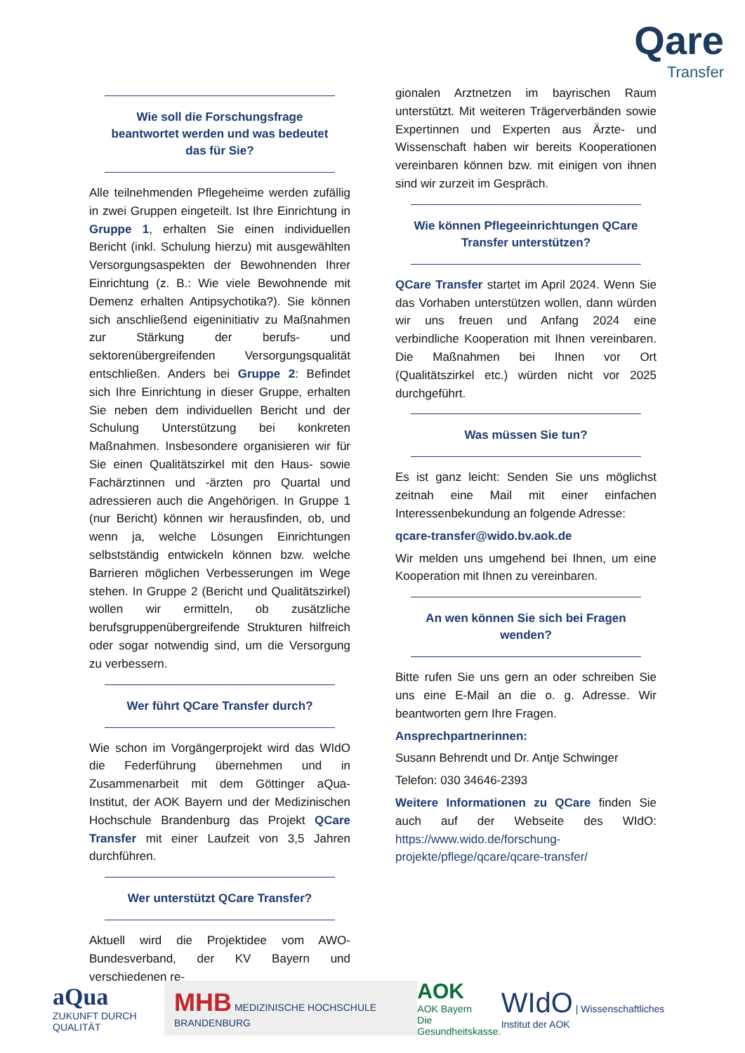Qare
Transfer
Wie soll die Forschungsfrage beantwortet werden und was bedeutet das für Sie?
Alle teilnehmenden Pflegeheime werden zufällig in zwei Gruppen eingeteilt. Ist Ihre Einrichtung in Gruppe 1, erhalten Sie einen individuellen Bericht (inkl. Schulung hierzu) mit ausgewählten Versorgungsaspekten der Bewohnenden Ihrer Einrichtung (z. B.: Wie viele Bewohnende mit Demenz erhalten Antipsychotika?). Sie können sich anschließend eigeninitiativ zu Maßnahmen zur Stärkung der berufs- und sektorenübergreifenden Versorgungsqualität entschließen. Anders bei Gruppe 2: Befindet sich Ihre Einrichtung in dieser Gruppe, erhalten Sie neben dem individuellen Bericht und der Schulung Unterstützung bei konkreten Maßnahmen. Insbesondere organisieren wir für Sie einen Qualitätszirkel mit den Haus- sowie Fachärztinnen und -ärzten pro Quartal und adressieren auch die Angehörigen. In Gruppe 1 (nur Bericht) können wir herausfinden, ob, und wenn ja, welche Lösungen Einrichtungen selbstständig entwickeln können bzw. welche Barrieren möglichen Verbesserungen im Wege stehen. In Gruppe 2 (Bericht und Qualitätszirkel) wollen wir ermitteln, ob zusätzliche berufsgruppenübergreifende Strukturen hilfreich oder sogar notwendig sind, um die Versorgung zu verbessern.
Wer führt QCare Transfer durch?
Wie schon im Vorgängerprojekt wird das WIdO die Federführung übernehmen und in Zusammenarbeit mit dem Göttinger aQua-Institut, der AOK Bayern und der Medizinischen Hochschule Brandenburg das Projekt QCare Transfer mit einer Laufzeit von 3,5 Jahren durchführen.
Wer unterstützt QCare Transfer?
Aktuell wird die Projektidee vom AWO-Bundesverband, der KV Bayern und verschiedenen re-
gionalen Arztnetzen im bayrischen Raum unterstützt. Mit weiteren Trägerverbänden sowie Expertinnen und Experten aus Ärzte- und Wissenschaft haben wir bereits Kooperationen vereinbaren können bzw. mit einigen von ihnen sind wir zurzeit im Gespräch.
Wie können Pflegeeinrichtungen QCare Transfer unterstützen?
QCare Transfer startet im April 2024. Wenn Sie das Vorhaben unterstützen wollen, dann würden wir uns freuen und Anfang 2024 eine verbindliche Kooperation mit Ihnen vereinbaren. Die Maßnahmen bei Ihnen vor Ort (Qualitätszirkel etc.) würden nicht vor 2025 durchgeführt.
Was müssen Sie tun?
Es ist ganz leicht: Senden Sie uns möglichst zeitnah eine Mail mit einer einfachen Interessenbekundung an folgende Adresse:
qcare-transfer@wido.bv.aok.de
Wir melden uns umgehend bei Ihnen, um eine Kooperation mit Ihnen zu vereinbaren.
An wen können Sie sich bei Fragen wenden?
Bitte rufen Sie uns gern an oder schreiben Sie uns eine E-Mail an die o. g. Adresse. Wir beantworten gern Ihre Fragen.
Ansprechpartnerinnen:
Susann Behrendt und Dr. Antje Schwinger
Telefon: 030 34646-2393
Weitere Informationen zu QCare finden Sie auch auf der Webseite des WIdO: https://www.wido.de/forschung-projekte/pflege/qcare/qcare-transfer/
aQua
ZUKUNFT DURCH QUALITÄT
MHB MEDIZINISCHE HOCHSCHULE BRANDENBURG
AOK
AOK Bayern
Die Gesundheitskasse.
WIdO | Wissenschaftliches Institut der AOK